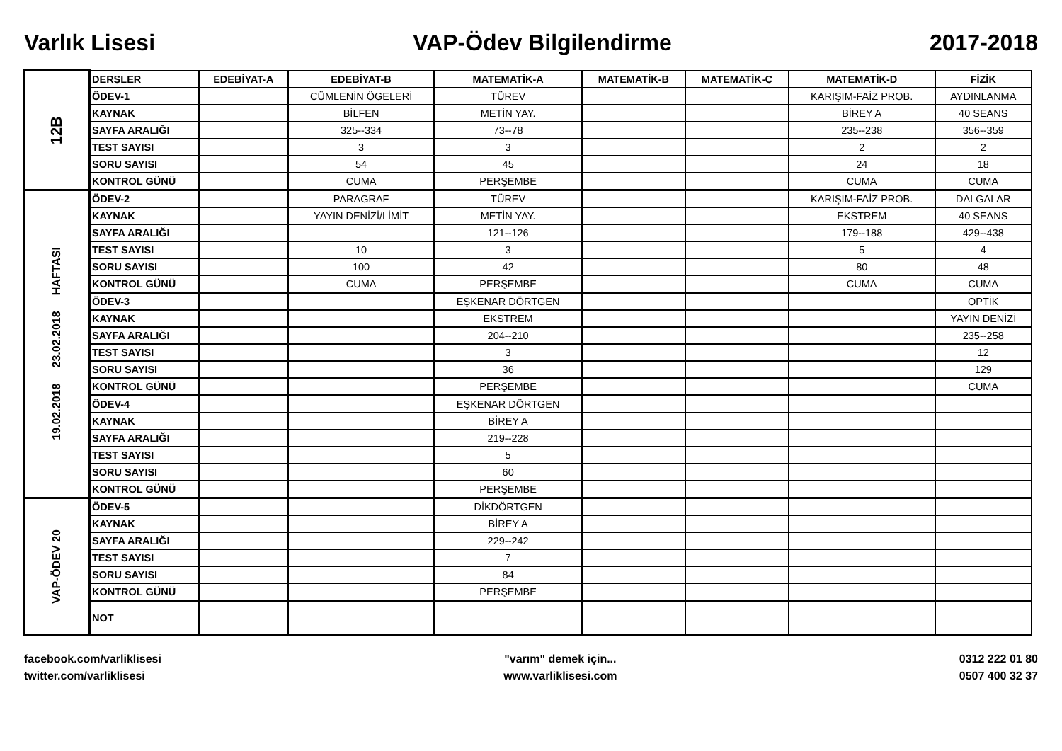Varlık Lisesi VAP-Ödev Bilgilendirme 2017-2018
| 12B | DERSLER | EDEBİYAT-A | EDEBİYAT-B | MATEMATİK-A | MATEMATİK-B | MATEMATİK-C | MATEMATİK-D | FİZİK |
| | ÖDEV-1 | | CÜMLENİN ÖGELERİ | TÜREV | | | KARIŞIM-FAİZ PROB. | AYDINLANMA |
| | KAYNAK | | BİLFEN | METİN YAY. | | | BİREY A | 40 SEANS |
| | SAYFA ARALIĞI | | 325--334 | 73--78 | | | 235--238 | 356--359 |
| | TEST SAYISI | | 3 | 3 | | | 2 | 2 |
| | SORU SAYISI | | 54 | 45 | | | 24 | 18 |
| | KONTROL GÜNÜ | | CUMA | PERŞEMBE | | | CUMA | CUMA |
| 19.02.2018 23.02.2018 HAFTASI | ÖDEV-2 | | PARAGRAF | TÜREV | | | KARIŞIM-FAİZ PROB. | DALGALAR |
| | KAYNAK | | YAYIN DENİZİ/LİMİT | METİN YAY. | | | EKSTREM | 40 SEANS |
| | SAYFA ARALIĞI | | | 121--126 | | | 179--188 | 429--438 |
| | TEST SAYISI | | 10 | 3 | | | 5 | 4 |
| | SORU SAYISI | | 100 | 42 | | | 80 | 48 |
| | KONTROL GÜNÜ | | CUMA | PERŞEMBE | | | CUMA | CUMA |
| | ÖDEV-3 | | | EŞKENAR DÖRTGEN | | | | OPTİK |
| | KAYNAK | | | EKSTREM | | | | YAYIN DENİZİ |
| | SAYFA ARALIĞI | | | 204--210 | | | | 235--258 |
| | TEST SAYISI | | | 3 | | | | 12 |
| | SORU SAYISI | | | 36 | | | | 129 |
| | KONTROL GÜNÜ | | | PERŞEMBE | | | | CUMA |
| | ÖDEV-4 | | | EŞKENAR DÖRTGEN | | | | |
| | KAYNAK | | | BİREY A | | | | |
| | SAYFA ARALIĞI | | | 219--228 | | | | |
| | TEST SAYISI | | | 5 | | | | |
| | SORU SAYISI | | | 60 | | | | |
| | KONTROL GÜNÜ | | | PERŞEMBE | | | | |
| VAP-ÖDEV 20 | ÖDEV-5 | | | DİKDÖRTGEN | | | | |
| | KAYNAK | | | BİREY A | | | | |
| | SAYFA ARALIĞI | | | 229--242 | | | | |
| | TEST SAYISI | | | 7 | | | | |
| | SORU SAYISI | | | 84 | | | | |
| | KONTROL GÜNÜ | | | PERŞEMBE | | | | |
| | NOT | | | | | | | |
facebook.com/varliklisesi
twitter.com/varliklisesi
"varım" demek için...
www.varliklisesi.com
0312 222 01 80
0507 400 32 37